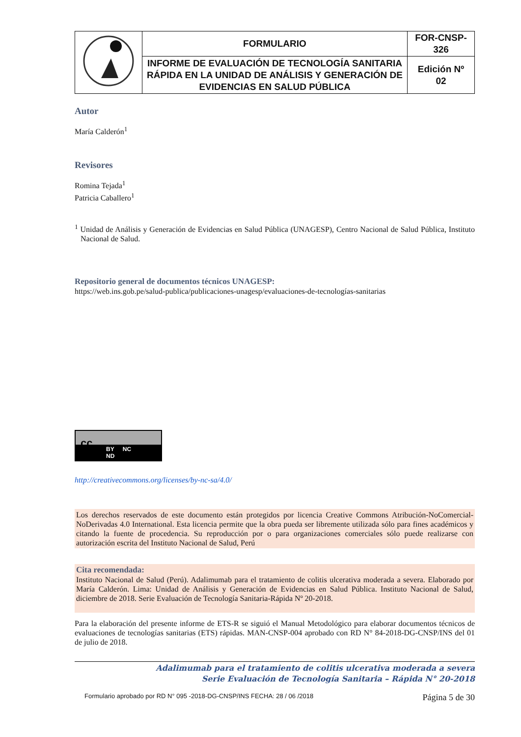| | FORMULARIO | FOR-CNSP- 326 |
| | INFORME DE EVALUACIÓN DE TECNOLOGÍA SANITARIA RÁPIDA EN LA UNIDAD DE ANÁLISIS Y GENERACIÓN DE EVIDENCIAS EN SALUD PÚBLICA | Edición Nº 02 |
Autor
María Calderón<sup>1</sup>
Revisores
Romina Tejada<sup>1</sup>
Patricia Caballero<sup>1</sup>
<sup>1</sup> Unidad de Análisis y Generación de Evidencias en Salud Pública (UNAGESP), Centro Nacional de Salud Pública, Instituto Nacional de Salud.
Repositorio general de documentos técnicos UNAGESP:
https://web.ins.gob.pe/salud-publica/publicaciones-unagesp/evaluaciones-de-tecnologías-sanitarias
BY NC ND
cc
http://creativecommons.org/licenses/by-nc-sa/4.0/
Los derechos reservados de este documento están protegidos por licencia Creative Commons Atribución-NoComercial-NoDerivadas 4.0 International. Esta licencia permite que la obra pueda ser libremente utilizada sólo para fines académicos y citando la fuente de procedencia. Su reproducción por o para organizaciones comerciales sólo puede realizarse con autorización escrita del Instituto Nacional de Salud, Perú
Cita recomendada:
Instituto Nacional de Salud (Perú). Adalimumab para el tratamiento de colitis ulcerativa moderada a severa. Elaborado por María Calderón. Lima: Unidad de Análisis y Generación de Evidencias en Salud Pública. Instituto Nacional de Salud, diciembre de 2018. Serie Evaluación de Tecnología Sanitaria-Rápida Nº 20-2018.
Para la elaboración del presente informe de ETS-R se siguió el Manual Metodológico para elaborar documentos técnicos de evaluaciones de tecnologías sanitarias (ETS) rápidas. MAN-CNSP-004 aprobado con RD N° 84-2018-DG-CNSP/INS del 01 de julio de 2018.
Adalimumab para el tratamiento de colitis ulcerativa moderada a severa
Serie Evaluación de Tecnología Sanitaria – Rápida N° 20-2018
Formulario aprobado por RD N° 095 -2018-DG-CNSP/INS FECHA: 28 / 06 /2018 Página 5 de 30